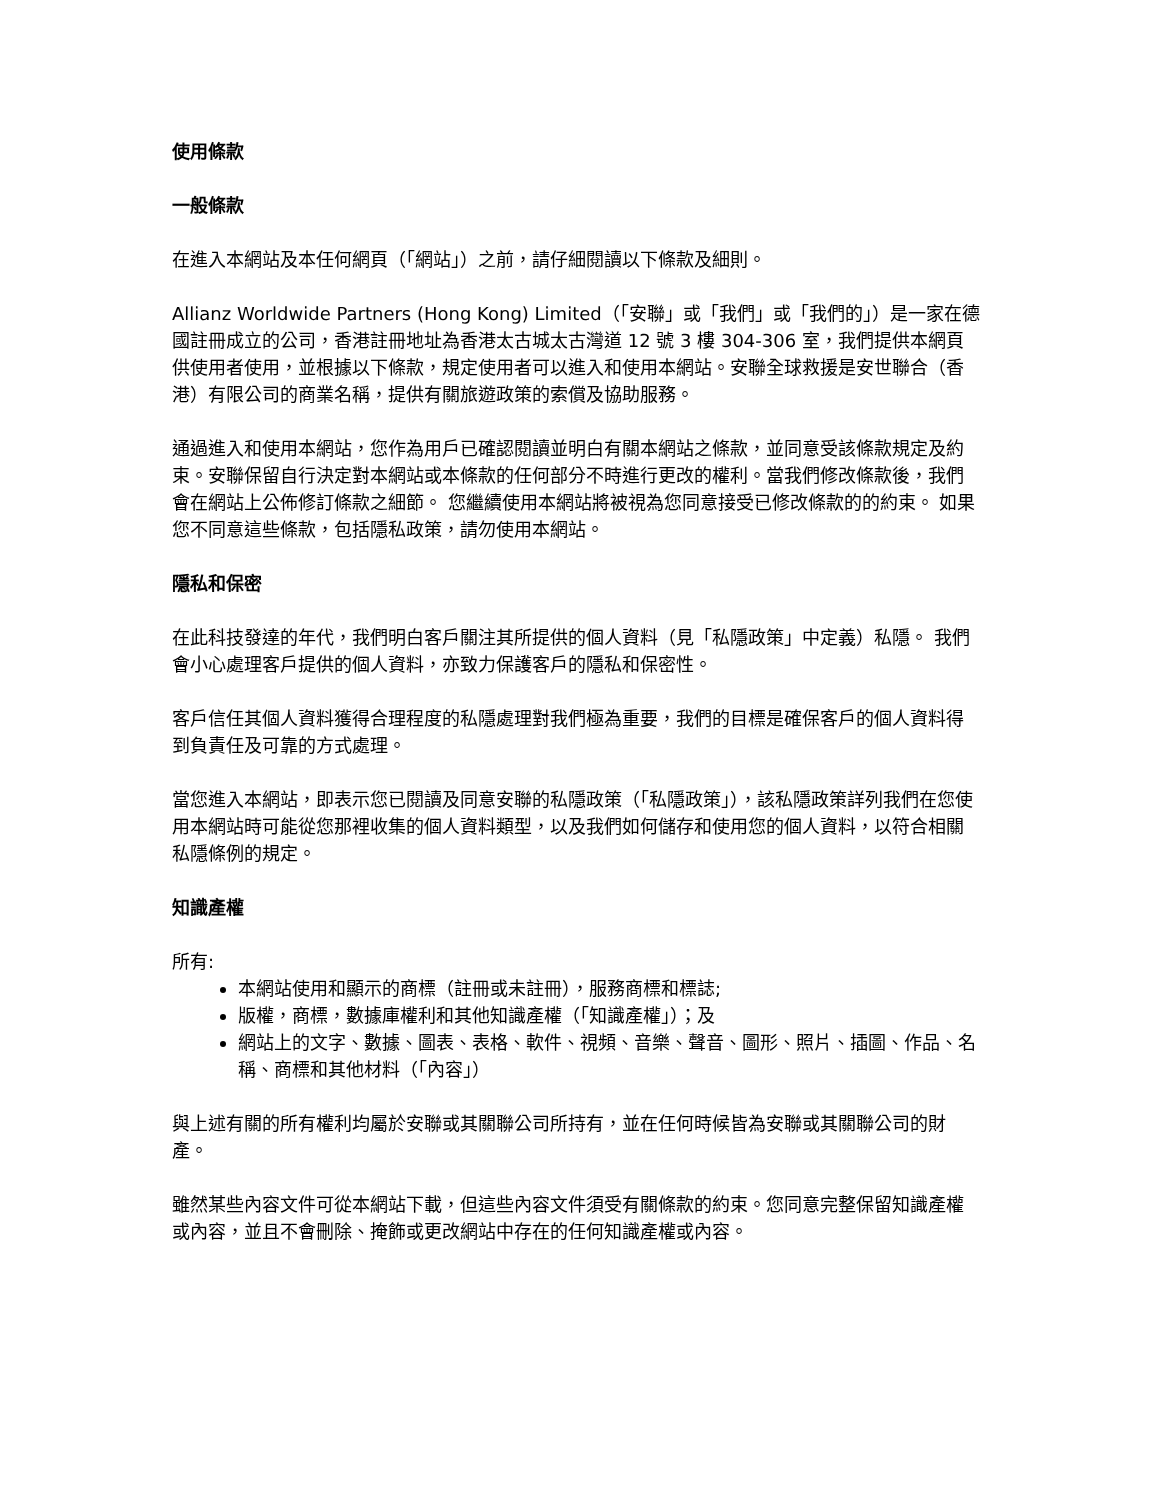使用條款
一般條款
在進入本網站及本任何網頁（「網站」）之前，請仔細閱讀以下條款及細則。
Allianz Worldwide Partners (Hong Kong) Limited（「安聯」或「我們」或「我們的」）是一家在德國註冊成立的公司，香港註冊地址為香港太古城太古灣道 12 號 3 樓 304-306 室，我們提供本網頁供使用者使用，並根據以下條款，規定使用者可以進入和使用本網站。安聯全球救援是安世聯合（香港）有限公司的商業名稱，提供有關旅遊政策的索償及協助服務。
通過進入和使用本網站，您作為用戶已確認閱讀並明白有關本網站之條款，並同意受該條款規定及約束。安聯保留自行決定對本網站或本條款的任何部分不時進行更改的權利。當我們修改條款後，我們會在網站上公佈修訂條款之細節。 您繼續使用本網站將被視為您同意接受已修改條款的的約束。 如果您不同意這些條款，包括隱私政策，請勿使用本網站。
隱私和保密
在此科技發達的年代，我們明白客戶關注其所提供的個人資料（見「私隱政策」中定義）私隱。 我們會小心處理客戶提供的個人資料，亦致力保護客戶的隱私和保密性。
客戶信任其個人資料獲得合理程度的私隱處理對我們極為重要，我們的目標是確保客戶的個人資料得到負責任及可靠的方式處理。
當您進入本網站，即表示您已閱讀及同意安聯的私隱政策（「私隱政策」），該私隱政策詳列我們在您使用本網站時可能從您那裡收集的個人資料類型，以及我們如何儲存和使用您的個人資料，以符合相關私隱條例的規定。
知識產權
所有:
本網站使用和顯示的商標（註冊或未註冊），服務商標和標誌;
版權，商標，數據庫權利和其他知識產權（「知識產權」）；及
網站上的文字、數據、圖表、表格、軟件、視頻、音樂、聲音、圖形、照片、插圖、作品、名稱、商標和其他材料（「內容」）
與上述有關的所有權利均屬於安聯或其關聯公司所持有，並在任何時候皆為安聯或其關聯公司的財產。
雖然某些內容文件可從本網站下載，但這些內容文件須受有關條款的約束。您同意完整保留知識產權或內容，並且不會刪除、掩飾或更改網站中存在的任何知識產權或內容。